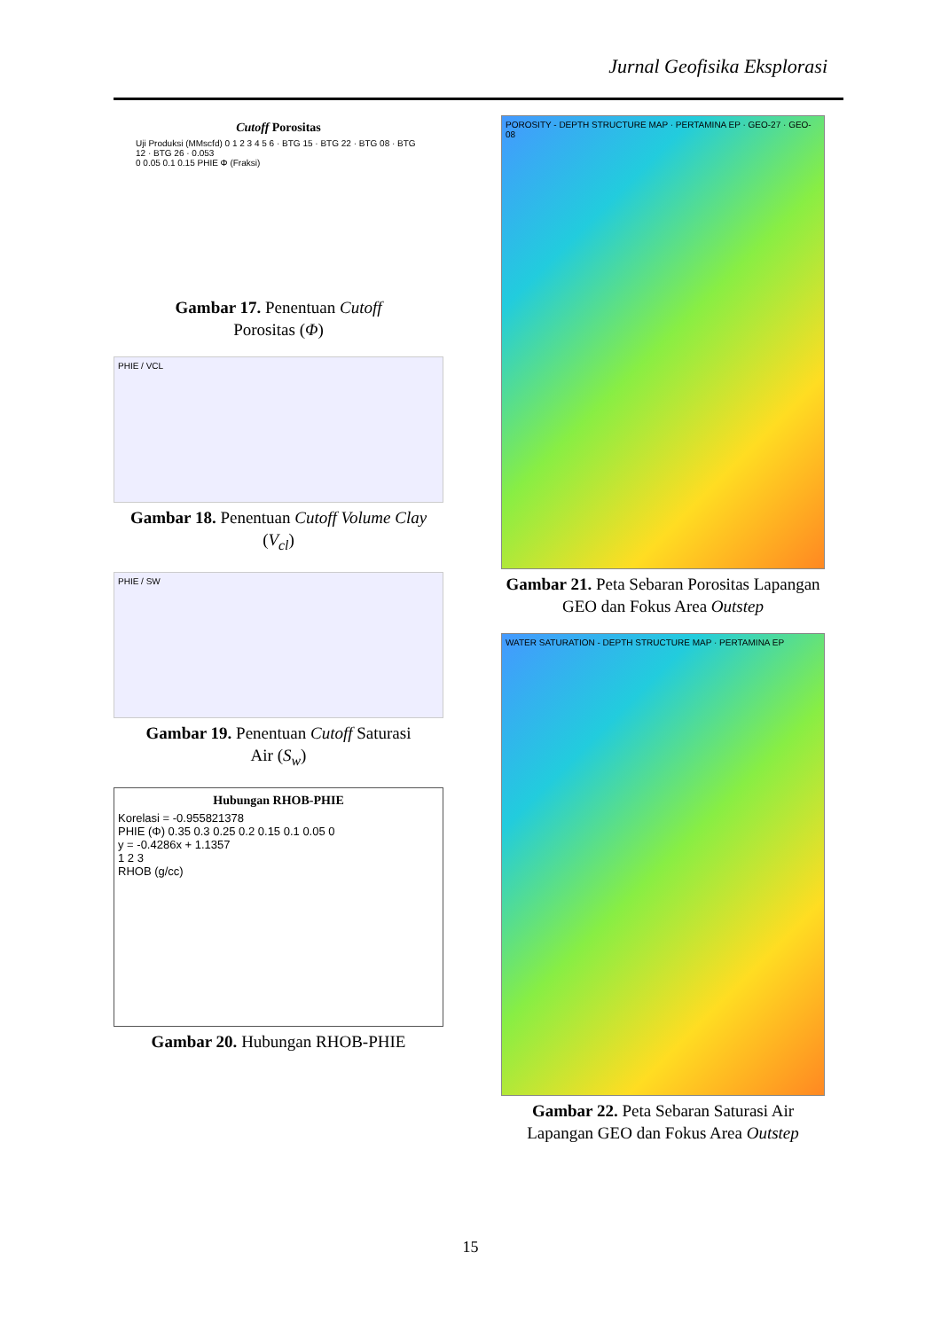Jurnal Geofisika Eksplorasi
Cutoff Porositas
Uji Produksi (MMscfd) 0 1 2 3 4 5 6 · BTG 15 · BTG 22 · BTG 08 · BTG 12 · BTG 26 · 0.053
0 0.05 0.1 0.15 PHIE Φ (Fraksi)
Gambar 17. Penentuan Cutoff
Porositas (Φ)
PHIE / VCL
Gambar 18. Penentuan Cutoff Volume Clay (V<sub>cl</sub>)
PHIE / SW
Gambar 19. Penentuan Cutoff Saturasi
Air (S<sub>w</sub>)
Hubungan RHOB-PHIE
Korelasi = -0.955821378
PHIE (Φ) 0.35 0.3 0.25 0.2 0.15 0.1 0.05 0
y = -0.4286x + 1.1357
1 2 3
RHOB (g/cc)
Gambar 20. Hubungan RHOB-PHIE
POROSITY - DEPTH STRUCTURE MAP · PERTAMINA EP · GEO-27 · GEO-08
Gambar 21. Peta Sebaran Porositas Lapangan GEO dan Fokus Area Outstep
WATER SATURATION - DEPTH STRUCTURE MAP · PERTAMINA EP
Gambar 22. Peta Sebaran Saturasi Air Lapangan GEO dan Fokus Area Outstep
15